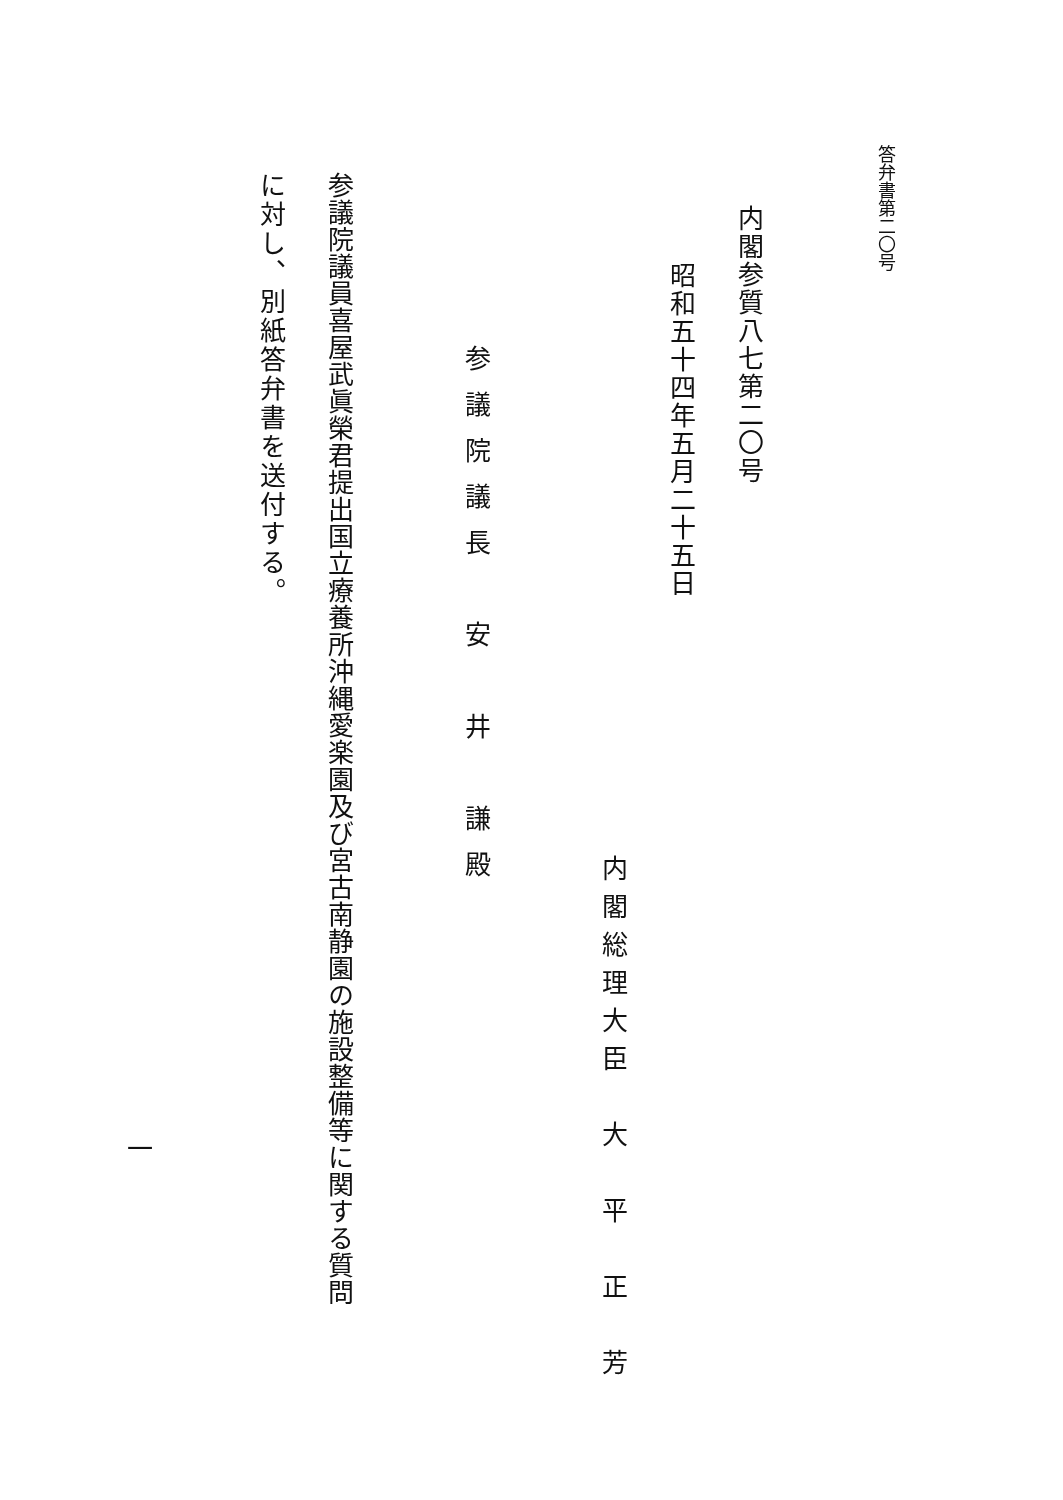答弁書第二〇号
内閣参質八七第二〇号
昭和五十四年五月二十五日
内閣総理大臣　大　平　正　芳
参議院議長　安　井　謙殿
参議院議員喜屋武眞榮君提出国立療養所沖縄愛楽園及び宮古南静園の施設整備等に関する質問
に対し、別紙答弁書を送付する。
一